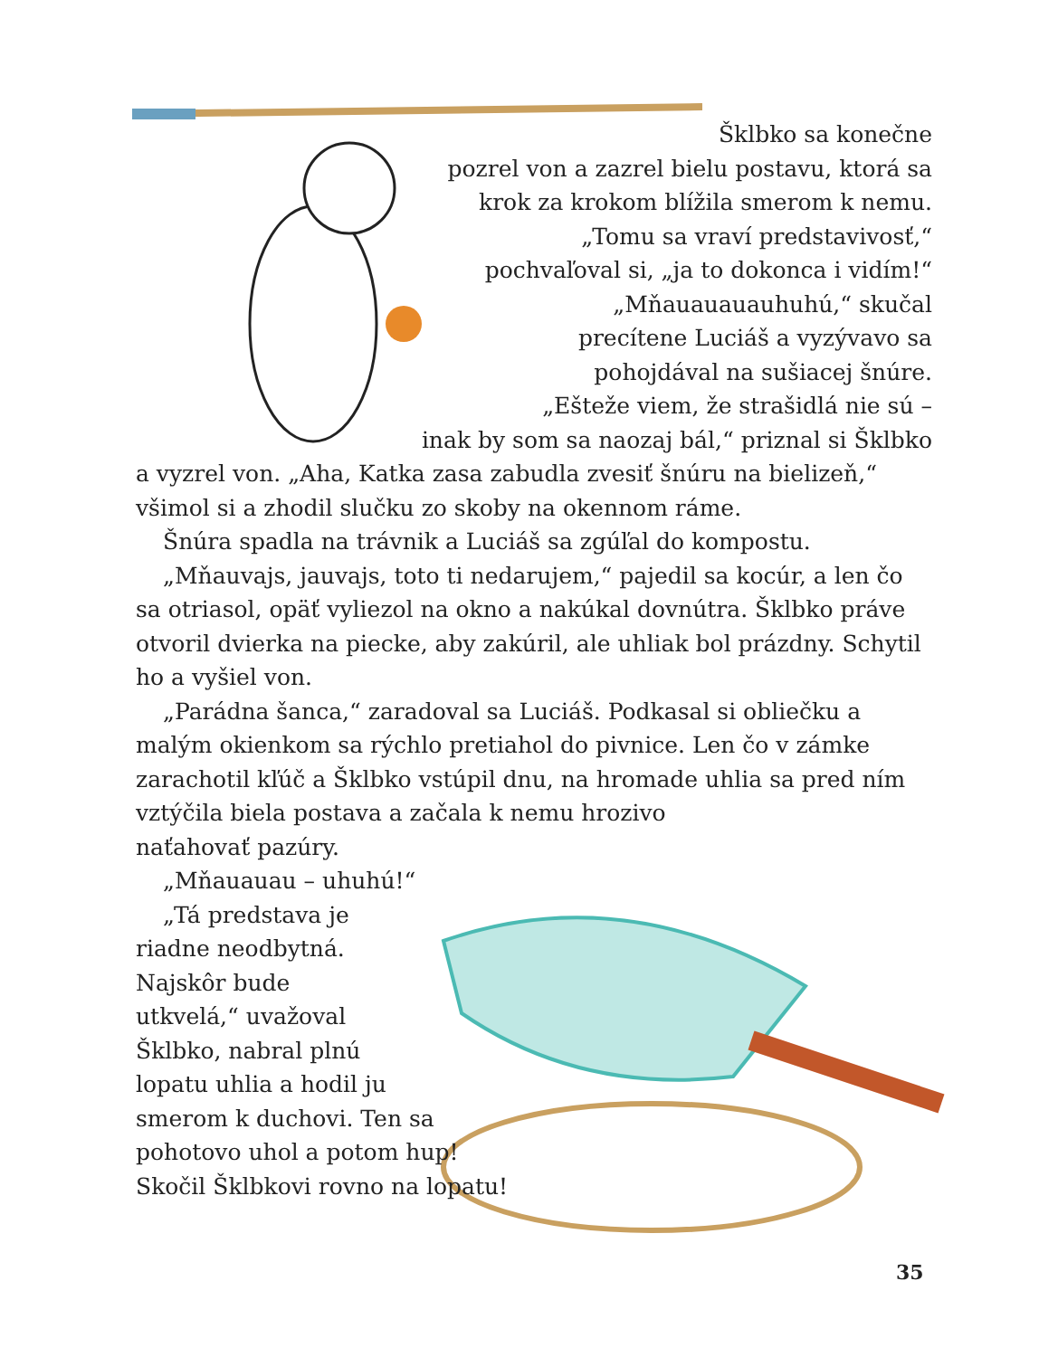Šklbko sa konečne
pozrel von a zazrel bielu postavu, ktorá sa
krok za krokom blížila smerom k nemu.
„Tomu sa vraví predstavivosť,“
pochvaľoval si, „ja to dokonca i vidím!“
„Mňauauauauhuhú,“ skučal
precítene Luciáš a vyzývavo sa
pohojdával na sušiacej šnúre.
„Ešteže viem, že strašidlá nie sú –
inak by som sa naozaj bál,“ priznal si Šklbko
a vyzrel von. „Aha, Katka zasa zabudla zvesiť šnúru na bielizeň,“ všimol si a zhodil slučku zo skoby na okennom ráme.
Šnúra spadla na trávnik a Luciáš sa zgúľal do kompostu.
„Mňauvajs, jauvajs, toto ti nedarujem,“ pajedil sa kocúr, a len čo sa otriasol, opäť vyliezol na okno a nakúkal dovnútra. Šklbko práve otvoril dvierka na piecke, aby zakúril, ale uhliak bol prázdny. Schytil ho a vyšiel von.
„Parádna šanca,“ zaradoval sa Luciáš. Podkasal si obliečku a malým okienkom sa rýchlo pretiahol do pivnice. Len čo v zámke zarachotil kľúč a Šklbko vstúpil dnu, na hromade uhlia sa pred ním
vztýčila biela postava a začala k nemu hrozivo
naťahovať pazúry.
„Mňauauau – uhuhú!“
„Tá predstava je
riadne neodbytná.
Najskôr bude
utkvelá,“ uvažoval
Šklbko, nabral plnú
lopatu uhlia a hodil ju
smerom k duchovi. Ten sa
pohotovo uhol a potom hup!
Skočil Šklbkovi rovno na lopatu!
35